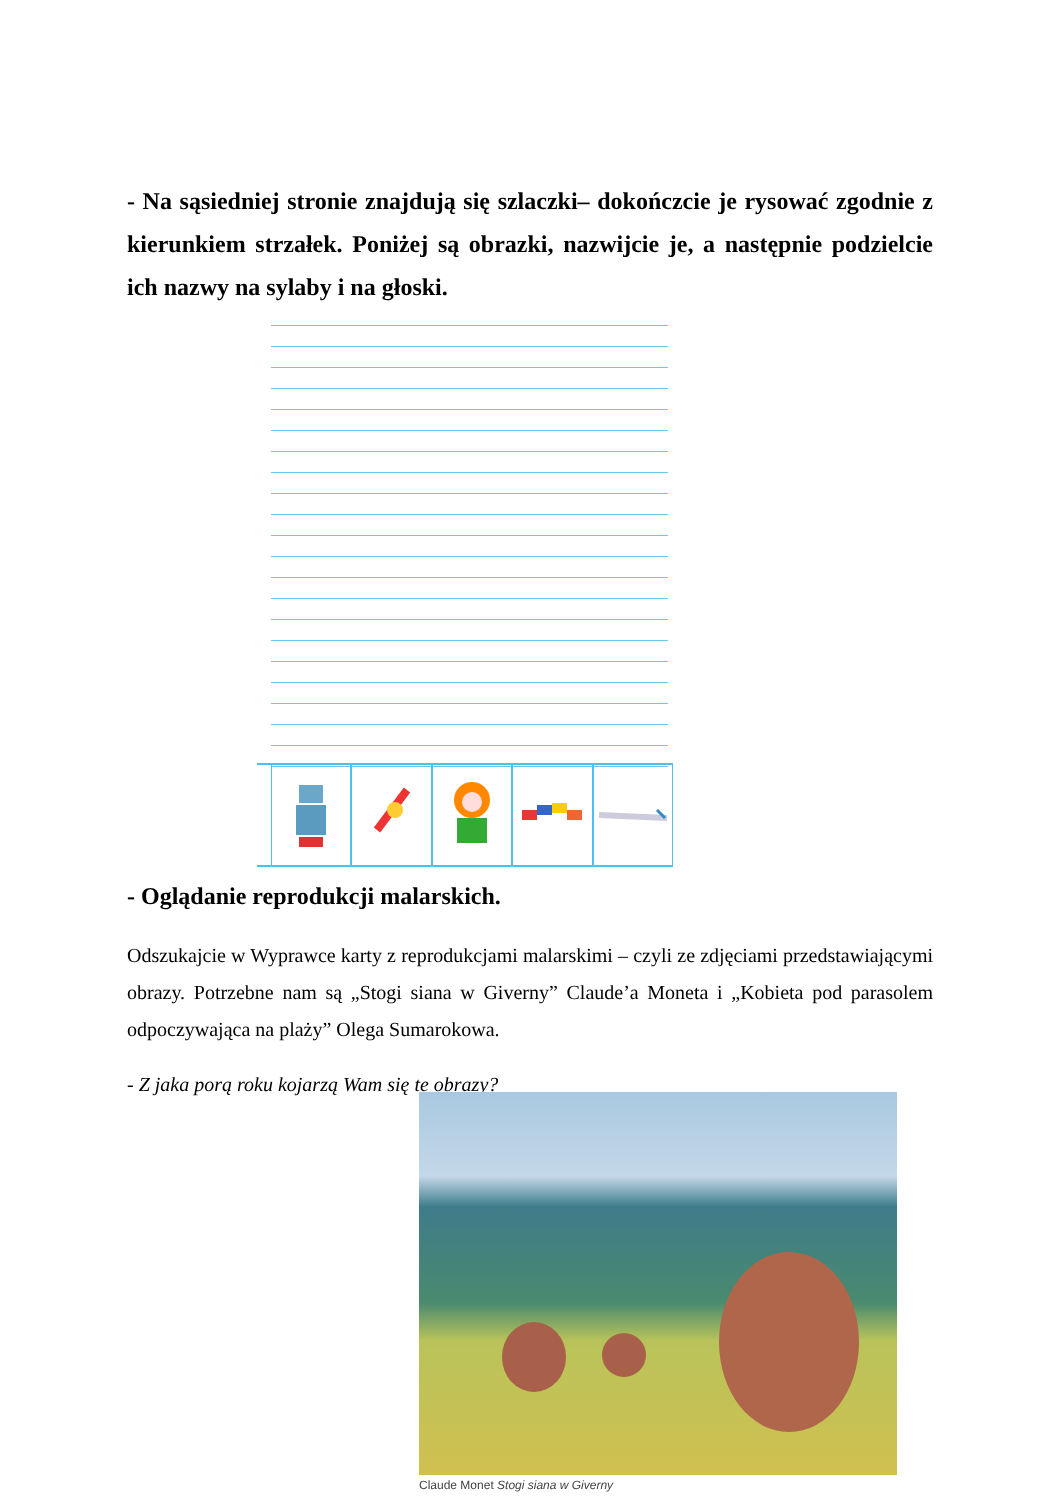- Na sąsiedniej stronie znajdują się szlaczki– dokończcie je rysować zgodnie z kierunkiem strzałek. Poniżej są obrazki, nazwijcie je, a następnie podzielcie ich nazwy na sylaby i na głoski.
- Oglądanie reprodukcji malarskich.
Odszukajcie w Wyprawce karty z reprodukcjami malarskimi – czyli ze zdjęciami przedstawiającymi obrazy. Potrzebne nam są „Stogi siana w Giverny” Claude’a Moneta i „Kobieta pod parasolem odpoczywająca na plaży” Olega Sumarokowa.
- Z jaka porą roku kojarzą Wam się te obrazy?
Claude Monet Stogi siana w Giverny